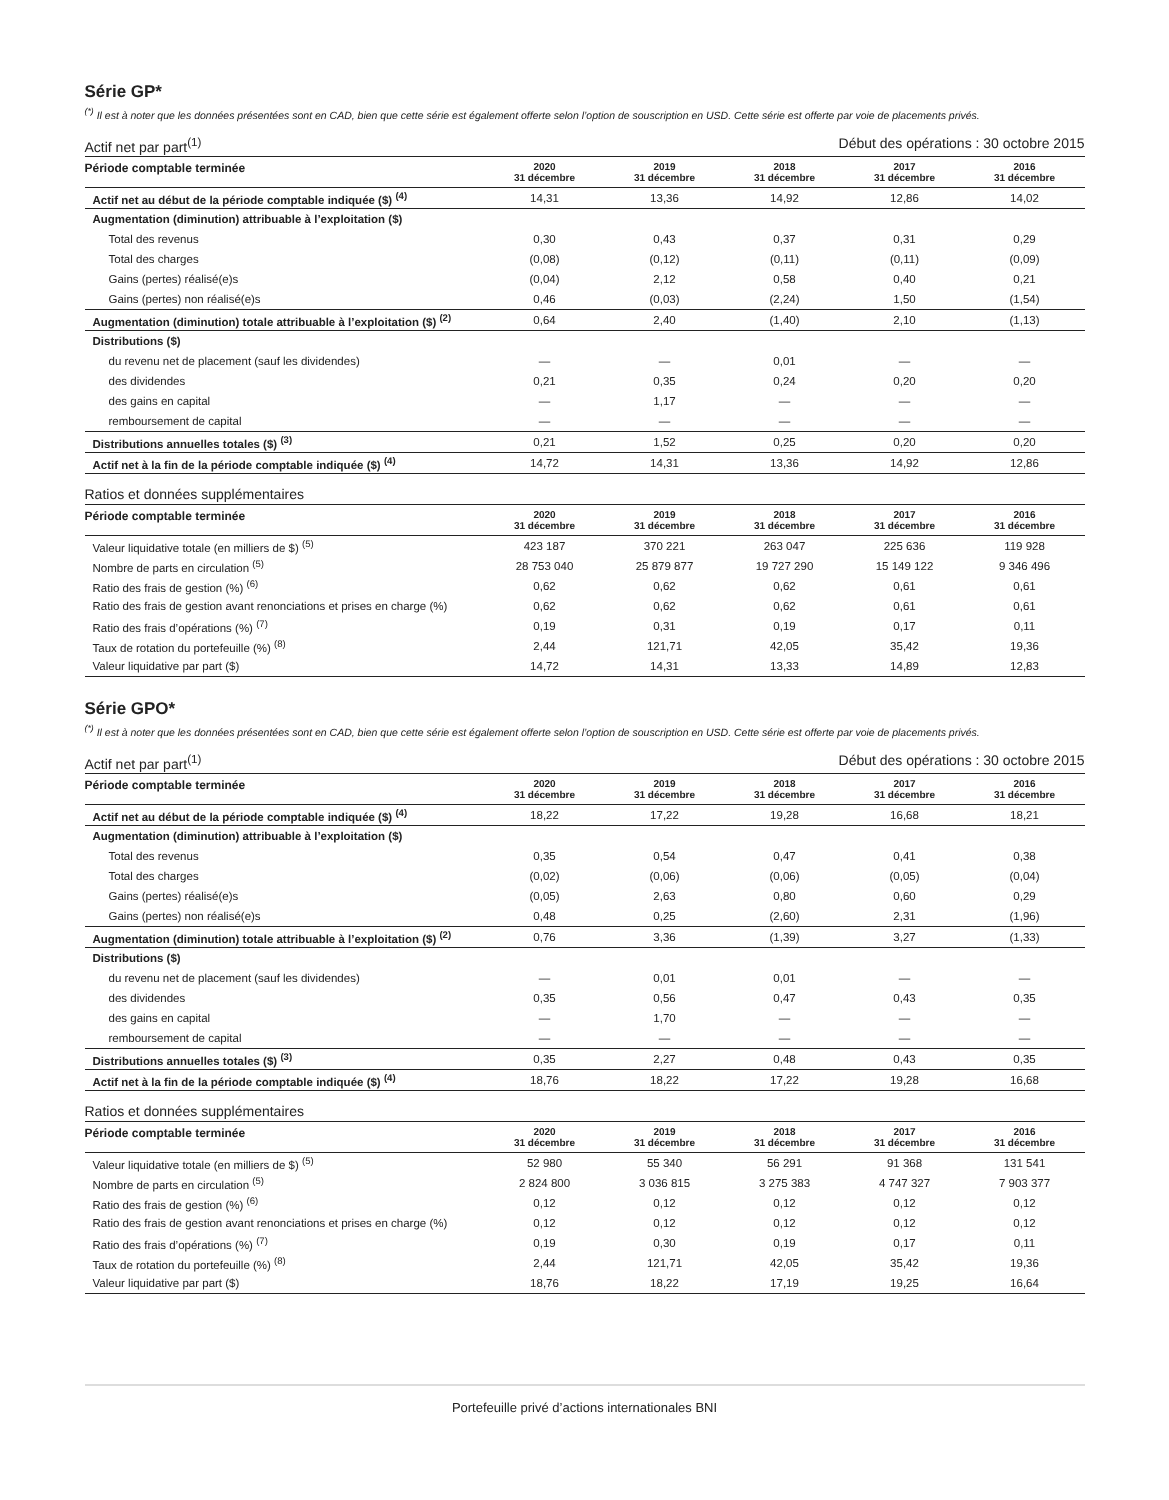Série GP*
<sup>(*)</sup> Il est à noter que les données présentées sont en CAD, bien que cette série est également offerte selon l’option de souscription en USD. Cette série est offerte par voie de placements privés.
Actif net par part<sup>(1)</sup> Début des opérations : 30 octobre 2015
| Période comptable terminée | 2020 31 décembre | 2019 31 décembre | 2018 31 décembre | 2017 31 décembre | 2016 31 décembre |
| --- | --- | --- | --- | --- | --- |
| Actif net au début de la période comptable indiquée ($) <sup>(4)</sup> | 14,31 | 13,36 | 14,92 | 12,86 | 14,02 |
| Augmentation (diminution) attribuable à l’exploitation ($) | | | | | |
| Total des revenus | 0,30 | 0,43 | 0,37 | 0,31 | 0,29 |
| Total des charges | (0,08) | (0,12) | (0,11) | (0,11) | (0,09) |
| Gains (pertes) réalisé(e)s | (0,04) | 2,12 | 0,58 | 0,40 | 0,21 |
| Gains (pertes) non réalisé(e)s | 0,46 | (0,03) | (2,24) | 1,50 | (1,54) |
| Augmentation (diminution) totale attribuable à l’exploitation ($) <sup>(2)</sup> | 0,64 | 2,40 | (1,40) | 2,10 | (1,13) |
| Distributions ($) | | | | | |
| du revenu net de placement (sauf les dividendes) | — | — | 0,01 | — | — |
| des dividendes | 0,21 | 0,35 | 0,24 | 0,20 | 0,20 |
| des gains en capital | — | 1,17 | — | — | — |
| remboursement de capital | — | — | — | — | — |
| Distributions annuelles totales ($) <sup>(3)</sup> | 0,21 | 1,52 | 0,25 | 0,20 | 0,20 |
| Actif net à la fin de la période comptable indiquée ($) <sup>(4)</sup> | 14,72 | 14,31 | 13,36 | 14,92 | 12,86 |
Ratios et données supplémentaires
| Période comptable terminée | 2020 31 décembre | 2019 31 décembre | 2018 31 décembre | 2017 31 décembre | 2016 31 décembre |
| --- | --- | --- | --- | --- | --- |
| Valeur liquidative totale (en milliers de $) <sup>(5)</sup> | 423 187 | 370 221 | 263 047 | 225 636 | 119 928 |
| Nombre de parts en circulation <sup>(5)</sup> | 28 753 040 | 25 879 877 | 19 727 290 | 15 149 122 | 9 346 496 |
| Ratio des frais de gestion (%) <sup>(6)</sup> | 0,62 | 0,62 | 0,62 | 0,61 | 0,61 |
| Ratio des frais de gestion avant renonciations et prises en charge (%) | 0,62 | 0,62 | 0,62 | 0,61 | 0,61 |
| Ratio des frais d’opérations (%) <sup>(7)</sup> | 0,19 | 0,31 | 0,19 | 0,17 | 0,11 |
| Taux de rotation du portefeuille (%) <sup>(8)</sup> | 2,44 | 121,71 | 42,05 | 35,42 | 19,36 |
| Valeur liquidative par part ($) | 14,72 | 14,31 | 13,33 | 14,89 | 12,83 |
Série GPO*
<sup>(*)</sup> Il est à noter que les données présentées sont en CAD, bien que cette série est également offerte selon l’option de souscription en USD. Cette série est offerte par voie de placements privés.
Actif net par part<sup>(1)</sup> Début des opérations : 30 octobre 2015
| Période comptable terminée | 2020 31 décembre | 2019 31 décembre | 2018 31 décembre | 2017 31 décembre | 2016 31 décembre |
| --- | --- | --- | --- | --- | --- |
| Actif net au début de la période comptable indiquée ($) <sup>(4)</sup> | 18,22 | 17,22 | 19,28 | 16,68 | 18,21 |
| Augmentation (diminution) attribuable à l’exploitation ($) | | | | | |
| Total des revenus | 0,35 | 0,54 | 0,47 | 0,41 | 0,38 |
| Total des charges | (0,02) | (0,06) | (0,06) | (0,05) | (0,04) |
| Gains (pertes) réalisé(e)s | (0,05) | 2,63 | 0,80 | 0,60 | 0,29 |
| Gains (pertes) non réalisé(e)s | 0,48 | 0,25 | (2,60) | 2,31 | (1,96) |
| Augmentation (diminution) totale attribuable à l’exploitation ($) <sup>(2)</sup> | 0,76 | 3,36 | (1,39) | 3,27 | (1,33) |
| Distributions ($) | | | | | |
| du revenu net de placement (sauf les dividendes) | — | 0,01 | 0,01 | — | — |
| des dividendes | 0,35 | 0,56 | 0,47 | 0,43 | 0,35 |
| des gains en capital | — | 1,70 | — | — | — |
| remboursement de capital | — | — | — | — | — |
| Distributions annuelles totales ($) <sup>(3)</sup> | 0,35 | 2,27 | 0,48 | 0,43 | 0,35 |
| Actif net à la fin de la période comptable indiquée ($) <sup>(4)</sup> | 18,76 | 18,22 | 17,22 | 19,28 | 16,68 |
Ratios et données supplémentaires
| Période comptable terminée | 2020 31 décembre | 2019 31 décembre | 2018 31 décembre | 2017 31 décembre | 2016 31 décembre |
| --- | --- | --- | --- | --- | --- |
| Valeur liquidative totale (en milliers de $) <sup>(5)</sup> | 52 980 | 55 340 | 56 291 | 91 368 | 131 541 |
| Nombre de parts en circulation <sup>(5)</sup> | 2 824 800 | 3 036 815 | 3 275 383 | 4 747 327 | 7 903 377 |
| Ratio des frais de gestion (%) <sup>(6)</sup> | 0,12 | 0,12 | 0,12 | 0,12 | 0,12 |
| Ratio des frais de gestion avant renonciations et prises en charge (%) | 0,12 | 0,12 | 0,12 | 0,12 | 0,12 |
| Ratio des frais d’opérations (%) <sup>(7)</sup> | 0,19 | 0,30 | 0,19 | 0,17 | 0,11 |
| Taux de rotation du portefeuille (%) <sup>(8)</sup> | 2,44 | 121,71 | 42,05 | 35,42 | 19,36 |
| Valeur liquidative par part ($) | 18,76 | 18,22 | 17,19 | 19,25 | 16,64 |
Portefeuille privé d’actions internationales BNI